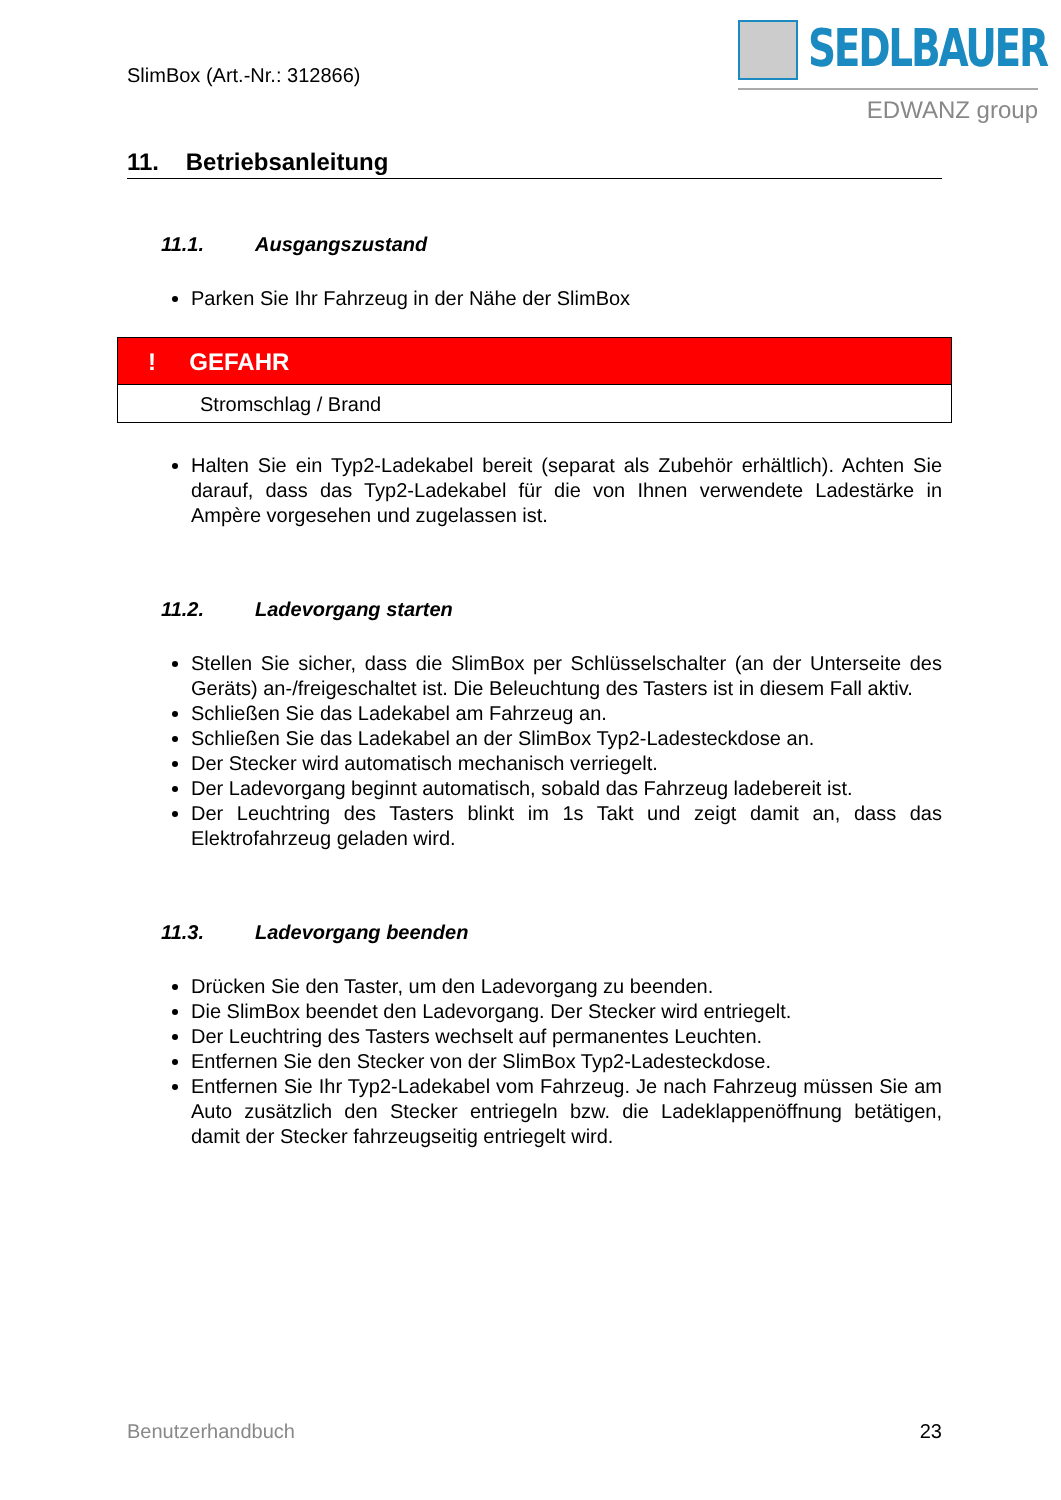SlimBox (Art.-Nr.: 312866)
SEDLBAUER
EDWANZ group
11. Betriebsanleitung
11.1. Ausgangszustand
Parken Sie Ihr Fahrzeug in der Nähe der SlimBox
! GEFAHR
Stromschlag / Brand
Halten Sie ein Typ2-Ladekabel bereit (separat als Zubehör erhältlich). Achten Sie darauf, dass das Typ2-Ladekabel für die von Ihnen verwendete Ladestärke in Ampère vorgesehen und zugelassen ist.
11.2. Ladevorgang starten
Stellen Sie sicher, dass die SlimBox per Schlüsselschalter (an der Unterseite des Geräts) an-/freigeschaltet ist. Die Beleuchtung des Tasters ist in diesem Fall aktiv.
Schließen Sie das Ladekabel am Fahrzeug an.
Schließen Sie das Ladekabel an der SlimBox Typ2-Ladesteckdose an.
Der Stecker wird automatisch mechanisch verriegelt.
Der Ladevorgang beginnt automatisch, sobald das Fahrzeug ladebereit ist.
Der Leuchtring des Tasters blinkt im 1s Takt und zeigt damit an, dass das Elektrofahrzeug geladen wird.
11.3. Ladevorgang beenden
Drücken Sie den Taster, um den Ladevorgang zu beenden.
Die SlimBox beendet den Ladevorgang. Der Stecker wird entriegelt.
Der Leuchtring des Tasters wechselt auf permanentes Leuchten.
Entfernen Sie den Stecker von der SlimBox Typ2-Ladesteckdose.
Entfernen Sie Ihr Typ2-Ladekabel vom Fahrzeug. Je nach Fahrzeug müssen Sie am Auto zusätzlich den Stecker entriegeln bzw. die Ladeklappenöffnung betätigen, damit der Stecker fahrzeugseitig entriegelt wird.
Benutzerhandbuch 23